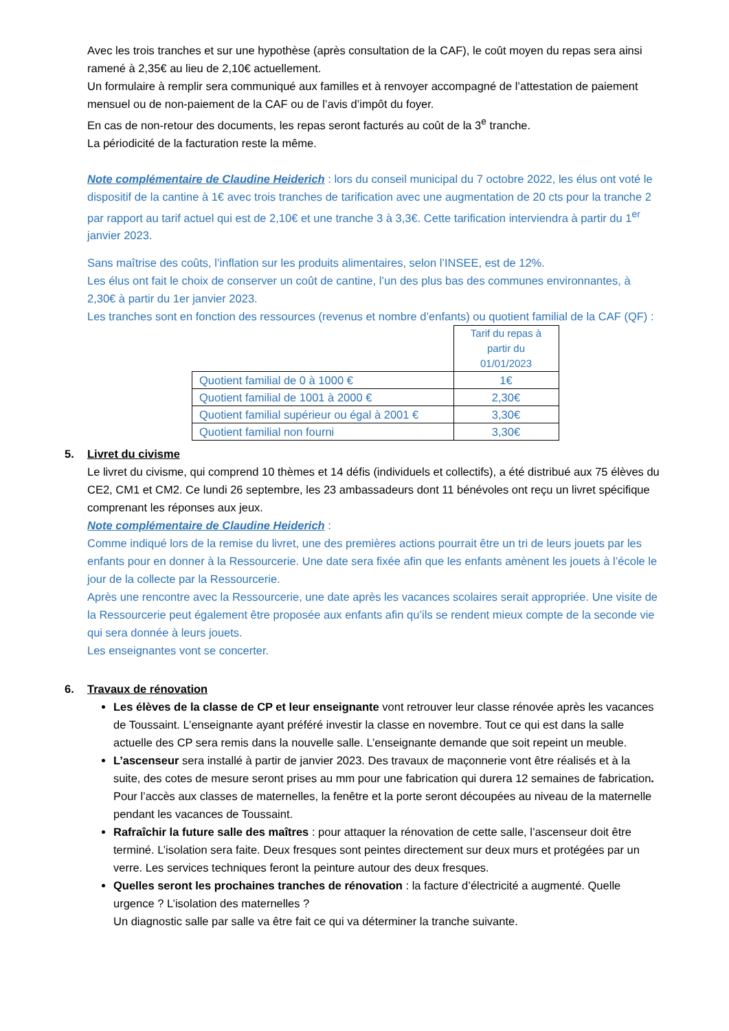Avec les trois tranches et sur une hypothèse (après consultation de la CAF), le coût moyen du repas sera ainsi ramené à 2,35€ au lieu de 2,10€ actuellement.
Un formulaire à remplir sera communiqué aux familles et à renvoyer accompagné de l’attestation de paiement mensuel ou de non-paiement de la CAF ou de l’avis d’impôt du foyer.
En cas de non-retour des documents, les repas seront facturés au coût de la 3<sup>e</sup> tranche.
La périodicité de la facturation reste la même.
Note complémentaire de Claudine Heiderich : lors du conseil municipal du 7 octobre 2022, les élus ont voté le dispositif de la cantine à 1€ avec trois tranches de tarification avec une augmentation de 20 cts pour la tranche 2 par rapport au tarif actuel qui est de 2,10€ et une tranche 3 à 3,3€. Cette tarification interviendra à partir du 1<sup>er</sup> janvier 2023.
Sans maîtrise des coûts, l’inflation sur les produits alimentaires, selon l’INSEE, est de 12%.
Les élus ont fait le choix de conserver un coût de cantine, l’un des plus bas des communes environnantes, à 2,30€ à partir du 1er janvier 2023.
Les tranches sont en fonction des ressources (revenus et nombre d’enfants) ou quotient familial de la CAF (QF) :
| | Tarif du repas à partir du 01/01/2023 |
| Quotient familial de 0 à 1000 € | 1€ |
| Quotient familial de 1001 à 2000 € | 2,30€ |
| Quotient familial supérieur ou égal à 2001 € | 3,30€ |
| Quotient familial non fourni | 3,30€ |
5. Livret du civisme
Le livret du civisme, qui comprend 10 thèmes et 14 défis (individuels et collectifs), a été distribué aux 75 élèves du CE2, CM1 et CM2. Ce lundi 26 septembre, les 23 ambassadeurs dont 11 bénévoles ont reçu un livret spécifique comprenant les réponses aux jeux.
Note complémentaire de Claudine Heiderich :
Comme indiqué lors de la remise du livret, une des premières actions pourrait être un tri de leurs jouets par les enfants pour en donner à la Ressourcerie. Une date sera fixée afin que les enfants amènent les jouets à l’école le jour de la collecte par la Ressourcerie.
Après une rencontre avec la Ressourcerie, une date après les vacances scolaires serait appropriée. Une visite de la Ressourcerie peut également être proposée aux enfants afin qu’ils se rendent mieux compte de la seconde vie qui sera donnée à leurs jouets.
Les enseignantes vont se concerter.
6. Travaux de rénovation
Les élèves de la classe de CP et leur enseignante vont retrouver leur classe rénovée après les vacances de Toussaint. L’enseignante ayant préféré investir la classe en novembre. Tout ce qui est dans la salle actuelle des CP sera remis dans la nouvelle salle. L’enseignante demande que soit repeint un meuble.
L’ascenseur sera installé à partir de janvier 2023. Des travaux de maçonnerie vont être réalisés et à la suite, des cotes de mesure seront prises au mm pour une fabrication qui durera 12 semaines de fabrication.
Pour l’accès aux classes de maternelles, la fenêtre et la porte seront découpées au niveau de la maternelle pendant les vacances de Toussaint.
Rafraîchir la future salle des maîtres : pour attaquer la rénovation de cette salle, l’ascenseur doit être terminé. L’isolation sera faite. Deux fresques sont peintes directement sur deux murs et protégées par un verre. Les services techniques feront la peinture autour des deux fresques.
Quelles seront les prochaines tranches de rénovation : la facture d’électricité a augmenté. Quelle urgence ? L’isolation des maternelles ?
Un diagnostic salle par salle va être fait ce qui va déterminer la tranche suivante.